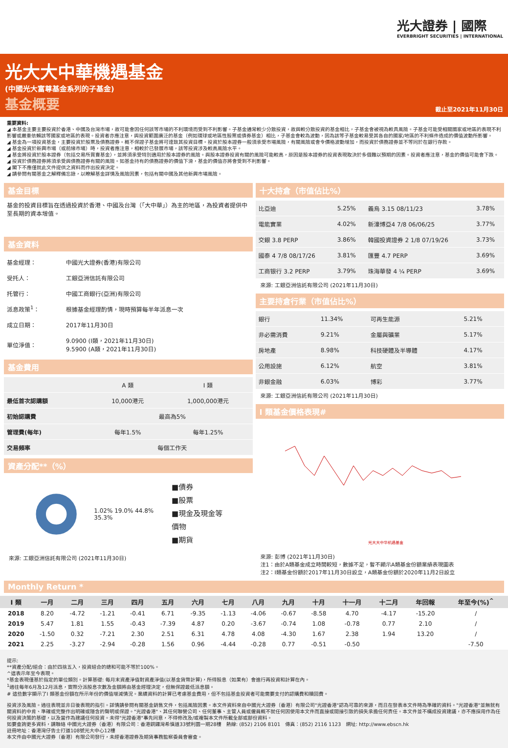光大證券 | 國際
EVERBRIGHT SECURITIES | INTERNATIONAL
光大大中華機遇基金
(中國光大富尊基金系列的子基金)
基金概要 截止至2021年11月30日
重要資料:
◢ 本基金主要主要投資於香港、中國及台灣市場，故可能會因任何該等市場的不利環境而受到不利影響。子基金通常較少分散投資，故與較分散投資的基金相比，子基金會被視為較具風險。子基金可能受相關國家或地區的表現不利影響或嚴重依賴該等國家或地區的表現。投資者亦應注意，與投資範圍廣泛的基金（例如環球或地區性股票或債券基金）相比，子基金會較為波動，因為該等子基金較易受其各自的國家/地區的不利條件造成的價值波動所影響。
◢ 基金為一項投資基金，主要投資於股票及債務證券。概不保證子基金將可達致其投資目標。投資於股本證券一般須承受市場風險，有關風險或會令價格波動增加，而投資於債務證券並不等同於在銀行存款。
◢ 基金投資於新興市場（或前緣市場）時，投資者應注意，相較於已發展市場，該等投資涉及較高風險水平。
◢ 基金將投資於股本證券（包括交易所買賣基金），並將須承受特別適用於股本證券的風險。與股本證券投資有關的風險可能較高，原因是股本證券的投資表現取決於多個難以預期的因素。投資者應注意，基金的價值可能會下跌。
◢ 投資於債務證券將須承受與債務證券有關的風險。如基金持有的債務證券的價值下滑，基金的價值亦將會受到不利影響。
◢ 閣下不應僅就此文件提供之資料而作出投資決定。
◢ 請參閱有關基金之解釋備忘錄，以瞭解基金詳情及風險因素，包括有關中國及其他新興市場風險。
基金目標
基金的投資目標旨在透過投資於香港、中國及台灣（「大中華」）為主的地區，為投資者提供中至長期的資本增值。
基金資料
| 基金經理： | 中國光大證券(香港)有限公司 |
| 受托人： | 工銀亞洲信託有限公司 |
| 托管行： | 中國工商銀行(亞洲)有限公司 |
| 派息政策<sup>1</sup>： | 根據基金經理酌情，現時預算每半年派息一次 |
| 成立日期： | 2017年11月30日 |
| 單位淨值： | 9.0900 (I類，2021年11月30日) 9.5900 (A類，2021年11月30日) |
基金費用
| | A 類 | I 類 |
| 最低首次認購額 | 10,000港元 | 1,000,000港元 |
| 初始認購費 | 最高為5% | |
| 管理費(每年) | 每年1.5% | 每年1.25% |
| 交易頻率 | 每個工作天 | |
資產分配**（%）
1.02% 19.0% 44.8% 35.3%
■債券
■股票
■現金及現金等價物
■期貨
來源: 工銀亞洲信託有限公司 (2021年11月30日)
十大持倉（市值佔比%）
| 比亞迪 | 5.25% | 義烏 3.15 08/11/23 | 3.78% |
| 電能實業 | 4.02% | 新濠博亞4 7/8 06/06/25 | 3.77% |
| 交銀 3.8 PERP | 3.86% | 韓國投資證券 2 1/8 07/19/26 | 3.73% |
| 國泰 4 7/8 08/17/26 | 3.81% | 匯豐 4.7 PERP | 3.69% |
| 工商银行 3.2 PERP | 3.79% | 珠海華發 4 ¼ PERP | 3.69% |
來源: 工銀亞洲信託有限公司 (2021年11月30日)
主要持倉行業（市值佔比%）
| 銀行 | 11.34% | 可再生能源 | 5.21% |
| 非必需消費 | 9.21% | 金屬與礦業 | 5.17% |
| 房地產 | 8.98% | 科技硬體及半導體 | 4.17% |
| 公用設施 | 6.12% | 航空 | 3.81% |
| 非銀金融 | 6.03% | 博彩 | 3.77% |
來源: 工銀亞洲信託有限公司 (2021年11月30日)
I 類基金價格表現#
光大大中华机遇基金
來源: 彭博 (2021年11月30日)
注1：由於A類基金成立時間較短，數據不足，暫不顯示A類基金份額業績表現圖表
注2：I類基金份額於2017年11月30日設立，A類基金份額於2020年11月2日設立
Monthly Return *
| I 類 | 一月 | 二月 | 三月 | 四月 | 五月 | 六月 | 七月 | 八月 | 九月 | 十月 | 十一月 | 十二月 | 年回報 | 年至今(%)<sup>^</sup> |
| --- | --- | --- | --- | --- | --- | --- | --- | --- | --- | --- | --- | --- | --- | --- |
| 2018 | 8.20 | -4.72 | -1.21 | -0.41 | 6.71 | -9.35 | -1.13 | -4.06 | -0.67 | -8.58 | 4.70 | -4.17 | -15.20 | / |
| 2019 | 5.47 | 1.81 | 1.55 | -0.43 | -7.39 | 4.87 | 0.20 | -3.67 | -0.74 | 1.08 | -0.78 | 0.77 | 2.10 | / |
| 2020 | -1.50 | 0.32 | -7.21 | 2.30 | 2.51 | 6.31 | 4.78 | 4.08 | -4.30 | 1.67 | 2.38 | 1.94 | 13.20 | / |
| 2021 | 2.25 | -3.27 | -2.94 | -0.28 | 1.56 | 0.96 | -4.44 | -0.28 | 0.77 | -0.51 | -0.50 | | | -7.50 |
提示:
**資產分配/組合：由於四捨五入，投資組合的總和可能不等於100%。
^這表示年至今表現。
*基金表現僅基於指定的單位類別。計算基礎: 每月末資產淨值對資產淨值(以基金貨幣計算)，所得股息（如果有）會進行再投資和計算在內。
<sup>1</sup> 過往每年6月及12月派息，實際分派股息次數及金額將由基金經理決定，但無保證最低派息額。
# 這些數字顯示了I 類基金份額在所示年份的價值增減情況。業績資料的計算已考慮基金費用，但不包括基金投資者可能需要支付的認購費和贖回費。
投資涉及風險。過往表現並非日後表現的指引。詳情請參閱有關基金銷售文件，包括風險因素。本文件資料來自中國光大證券（香港）有限公司"光證香港"認為可靠的來源，而且在發表本文件時為準確的資料。"光證香港"並無就有關資料的中肯、準確或完整作出明確或隱含的聲明或保證。"光證香港"、其任何聯營公司、任何董事、主管人員或僱員概不就任何因使用本文件而直接或間接引致的損失承擔任何責任。本文件並不構成投資建議，亦不應採用作為任何投資決策的基礎，以及當作為建議任何投資。未得"光證香港"事先同意，不得修改及/或複製本文件所載全部或部份資料。
如要查詢更多資料，請聯絡 中國光大證券（香港）有限公司：香港銅鑼灣希慎道33號利園一期28樓　熱線: (852) 2106 8101　傳真：(852) 2116 1123　網址: http://www.ebscn.hk
註冊地址：香港灣仔告士打道108號光大中心12樓
本文件由中國光大證券（香港）有限公司發行，未經香港證券及期貨事務監察委員會審查。